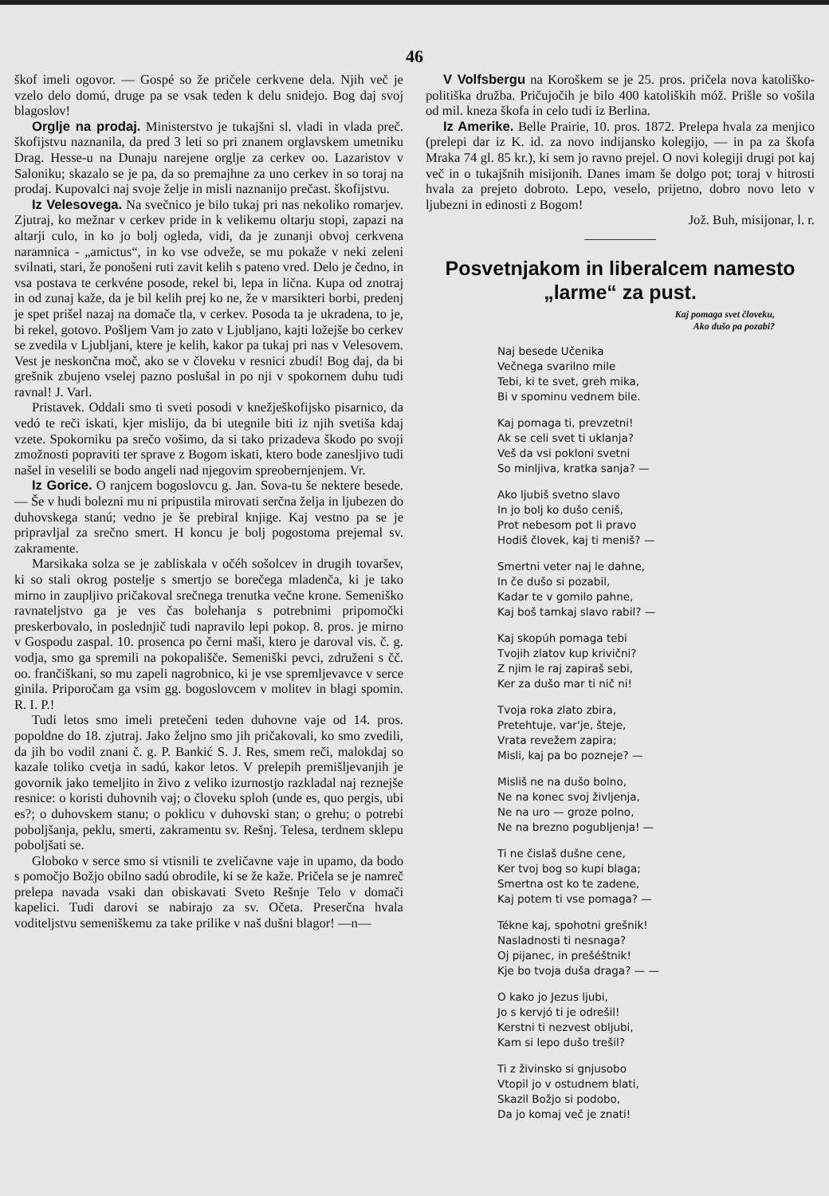46
škof imeli ogovor. — Gospé so že pričele cerkvene dela. Njih več je vzelo delo domú, druge pa se vsak teden k delu snidejo. Bog daj svoj blagoslov!
Orglje na prodaj. Ministerstvo je tukajšni sl. vladi in vlada preč. škofijstvu naznanila, da pred 3 leti so pri znanem orglavskem umetniku Drag. Hesse-u na Dunaju narejene orglje za cerkev oo. Lazaristov v Saloniku; skazalo se je pa, da so premajhne za uno cerkev in so toraj na prodaj. Kupovalci naj svoje želje in misli naznanijo prečast. škofijstvu.
Iz Velesovega. Na svečnico je bilo tukaj pri nas nekoliko romarjev. Zjutraj, ko mežnar v cerkev pride in k velikemu oltarju stopi, zapazi na altarji culo, in ko jo bolj ogleda, vidi, da je zunanji obvoj cerkvena naramnica - „amictus“, in ko vse odveže, se mu pokaže v neki zeleni svilnati, stari, že ponošeni ruti zavit kelih s pateno vred. Delo je čedno, in vsa postava te cerkvéne posode, rekel bi, lepa in lična. Kupa od znotraj in od zunaj kaže, da je bil kelih prej ko ne, že v marsikteri borbi, predenj je spet prišel nazaj na domače tla, v cerkev. Posoda ta je ukradena, to je, bi rekel, gotovo. Pošljem Vam jo zato v Ljubljano, kajti ložejše bo cerkev se zvedila v Ljubljani, ktere je kelih, kakor pa tukaj pri nas v Velesovem. Vest je neskončna moč, ako se v človeku v resnici zbudí! Bog daj, da bi grešnik zbujeno vselej pazno poslušal in po nji v spokornem duhu tudi ravnal! J. Varl.
Pristavek. Oddali smo ti sveti posodi v knežješkofijsko pisarnico, da vedó te reči iskati, kjer mislijo, da bi utegnile biti iz njih svetiša kdaj vzete. Spokorniku pa srečo vošimo, da si tako prizadeva škodo po svoji zmožnosti popraviti ter sprave z Bogom iskati, ktero bode zanesljivo tudi našel in veselili se bodo angeli nad njegovim spreobernjenjem. Vr.
Iz Gorice. O ranjcem bogoslovcu g. Jan. Sova-tu še nektere besede. — Še v hudi bolezni mu ni pripustila mirovati serčna želja in ljubezen do duhovskega stanú; vedno je še prebiral knjige. Kaj vestno pa se je pripravljal za srečno smert. H koncu je bolj pogostoma prejemal sv. zakramente.
Marsikaka solza se je zabliskala v očéh sošolcev in drugih tovaršev, ki so stali okrog postelje s smertjo se borečega mladenča, ki je tako mirno in zaupljivo pričakoval srečnega trenutka večne krone. Semeniško ravnateljstvo ga je ves čas bolehanja s potrebnimi pripomočki preskerbovalo, in poslednjič tudi napravilo lepi pokop. 8. pros. je mirno v Gospodu zaspal. 10. prosenca po černi maši, ktero je daroval vis. č. g. vodja, smo ga spremili na pokopališče. Semeniški pevci, združeni s čč. oo. frančiškani, so mu zapeli nagrobnico, ki je vse spremljevavce v serce ginila. Priporočam ga vsim gg. bogoslovcem v molitev in blagi spomin. R. I. P.!
Tudi letos smo imeli pretečeni teden duhovne vaje od 14. pros. popoldne do 18. zjutraj. Jako željno smo jih pričakovali, ko smo zvedili, da jih bo vodil znani č. g. P. Bankić S. J. Res, smem reči, malokdaj so kazale toliko cvetja in sadú, kakor letos. V prelepih premišljevanjih je govornik jako temeljito in živo z veliko izurnostjo razkladal naj reznejše resnice: o koristi duhovnih vaj; o človeku sploh (unde es, quo pergis, ubi es?; o duhovskem stanu; o poklicu v duhovski stan; o grehu; o potrebi poboljšanja, peklu, smerti, zakramentu sv. Rešnj. Telesa, terdnem sklepu poboljšati se.
Globoko v serce smo si vtisnili te zveličavne vaje in upamo, da bodo s pomočjo Božjo obilno sadú obrodile, ki se že kaže. Pričela se je namreč prelepa navada vsaki dan obiskavati Sveto Rešnje Telo v domači kapelici. Tudi darovi se nabirajo za sv. Očeta. Preserčna hvala voditeljstvu semeniškemu za take prilike v naš dušni blagor! —n—
V Volfsbergu na Koroškem se je 25. pros. pričela nova katoliško-politiška družba. Pričujočih je bilo 400 katoliških móž. Prišle so vošila od mil. kneza škofa in celo tudi iz Berlina.
Iz Amerike. Belle Prairie, 10. pros. 1872. Prelepa hvala za menjico (prelepi dar iz K. id. za novo indijansko kolegijo, — in pa za škofa Mraka 74 gl. 85 kr.), ki sem jo ravno prejel. O novi kolegiji drugi pot kaj več in o tukajšnih misijonih. Danes imam še dolgo pot; toraj v hitrosti hvala za prejeto dobroto. Lepo, veselo, prijetno, dobro novo leto v ljubezni in edinosti z Bogom!
Jož. Buh, misijonar, l. r.
Posvetnjakom in liberalcem namesto „larme“ za pust.
Kaj pomaga svet človeku,
Ako dušo pa pozabi?
Naj besede Učenika
Večnega svarilno mile
Tebi, ki te svet, greh mika,
Bi v spominu vednem bile.
Kaj pomaga ti, prevzetni!
Ak se celi svet ti uklanja?
Veš da vsi pokloni svetni
So minljiva, kratka sanja? —
Ako ljubiš svetno slavo
In jo bolj ko dušo ceniš,
Prot nebesom pot li pravo
Hodiš človek, kaj ti meniš? —
Smertni veter naj le dahne,
In če dušo si pozabil,
Kadar te v gomilo pahne,
Kaj boš tamkaj slavo rabil? —
Kaj skopúh pomaga tebi
Tvojih zlatov kup krivični?
Z njim le raj zapiraš sebi,
Ker za dušo mar ti nič ni!
Tvoja roka zlato zbira,
Pretehtuje, var'je, šteje,
Vrata revežem zapira;
Misli, kaj pa bo pozneje? —
Misliš ne na dušo bolno,
Ne na konec svoj življenja,
Ne na uro — groze polno,
Ne na brezno pogubljenja! —
Ti ne čislaš dušne cene,
Ker tvoj bog so kupi blaga;
Smertna ost ko te zadene,
Kaj potem ti vse pomaga? —
Tékne kaj, spohotni grešnik!
Nasladnosti ti nesnaga?
Oj pijanec, in prešéštnik!
Kje bo tvoja duša draga? — —
O kako jo Jezus ljubi,
Jo s kervjó ti je odrešil!
Kerstni ti nezvest obljubi,
Kam si lepo dušo trešil?
Ti z živinsko si gnjusobo
Vtopil jo v ostudnem blati,
Skazil Božjo si podobo,
Da jo komaj več je znati!